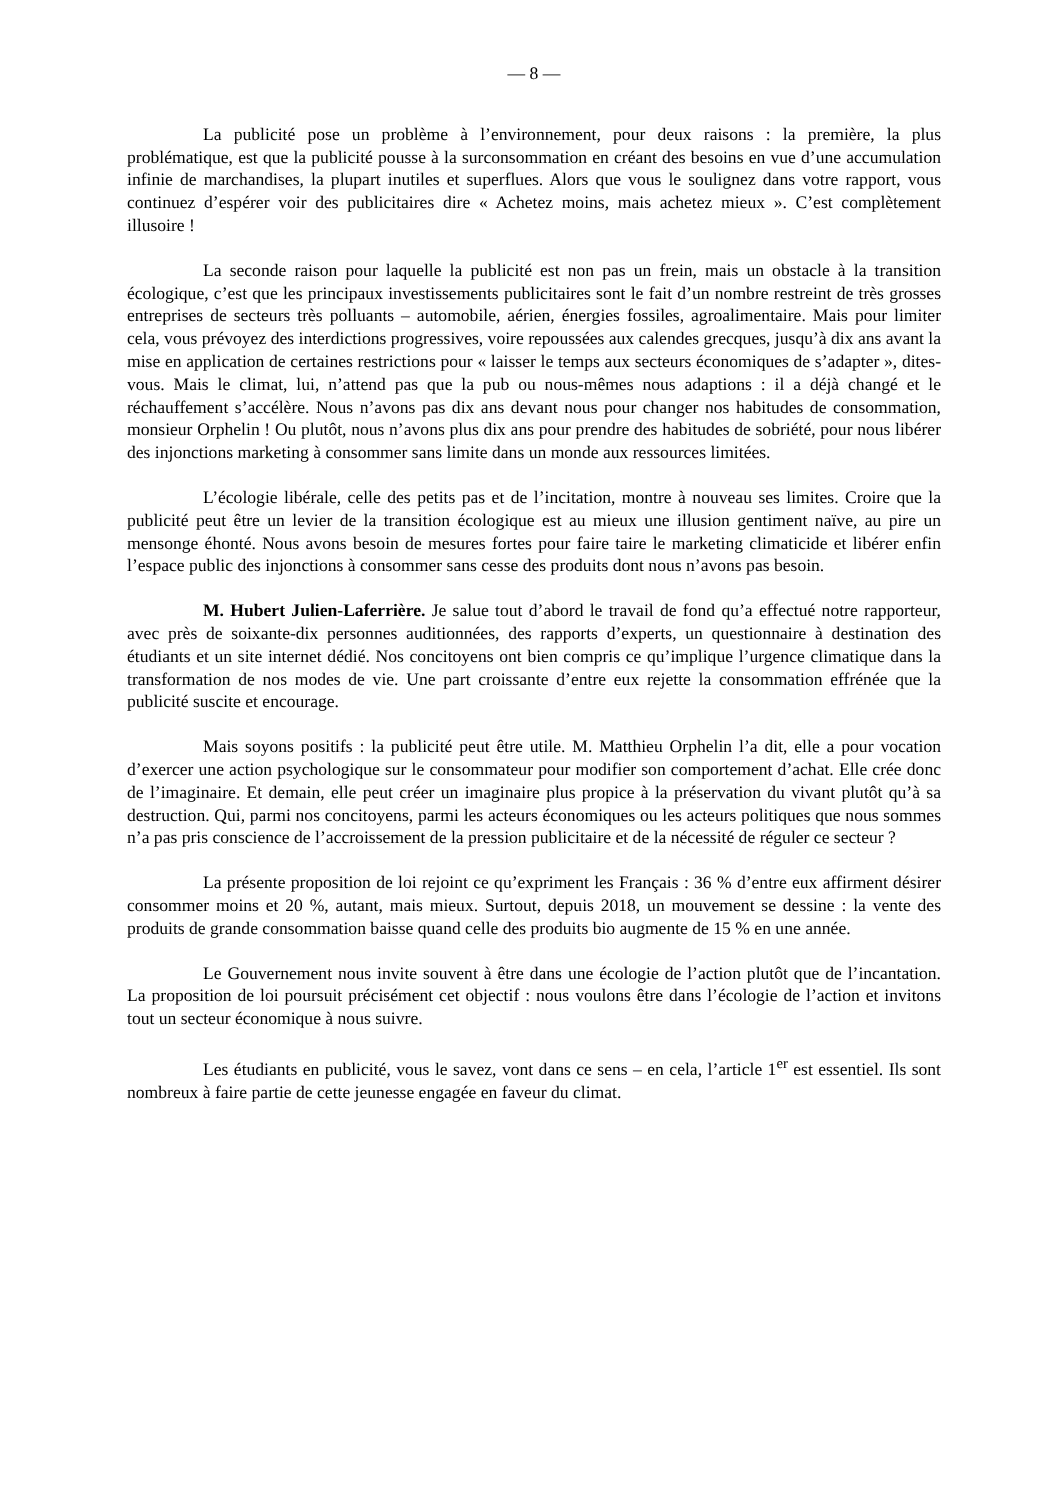— 8 —
La publicité pose un problème à l’environnement, pour deux raisons : la première, la plus problématique, est que la publicité pousse à la surconsommation en créant des besoins en vue d’une accumulation infinie de marchandises, la plupart inutiles et superflues. Alors que vous le soulignez dans votre rapport, vous continuez d’espérer voir des publicitaires dire « Achetez moins, mais achetez mieux ». C’est complètement illusoire !
La seconde raison pour laquelle la publicité est non pas un frein, mais un obstacle à la transition écologique, c’est que les principaux investissements publicitaires sont le fait d’un nombre restreint de très grosses entreprises de secteurs très polluants – automobile, aérien, énergies fossiles, agroalimentaire. Mais pour limiter cela, vous prévoyez des interdictions progressives, voire repoussées aux calendes grecques, jusqu’à dix ans avant la mise en application de certaines restrictions pour « laisser le temps aux secteurs économiques de s’adapter », dites-vous. Mais le climat, lui, n’attend pas que la pub ou nous-mêmes nous adaptions : il a déjà changé et le réchauffement s’accélère. Nous n’avons pas dix ans devant nous pour changer nos habitudes de consommation, monsieur Orphelin ! Ou plutôt, nous n’avons plus dix ans pour prendre des habitudes de sobriété, pour nous libérer des injonctions marketing à consommer sans limite dans un monde aux ressources limitées.
L’écologie libérale, celle des petits pas et de l’incitation, montre à nouveau ses limites. Croire que la publicité peut être un levier de la transition écologique est au mieux une illusion gentiment naïve, au pire un mensonge éhonté. Nous avons besoin de mesures fortes pour faire taire le marketing climaticide et libérer enfin l’espace public des injonctions à consommer sans cesse des produits dont nous n’avons pas besoin.
M. Hubert Julien-Laferrière. Je salue tout d’abord le travail de fond qu’a effectué notre rapporteur, avec près de soixante-dix personnes auditionnées, des rapports d’experts, un questionnaire à destination des étudiants et un site internet dédié. Nos concitoyens ont bien compris ce qu’implique l’urgence climatique dans la transformation de nos modes de vie. Une part croissante d’entre eux rejette la consommation effrénée que la publicité suscite et encourage.
Mais soyons positifs : la publicité peut être utile. M. Matthieu Orphelin l’a dit, elle a pour vocation d’exercer une action psychologique sur le consommateur pour modifier son comportement d’achat. Elle crée donc de l’imaginaire. Et demain, elle peut créer un imaginaire plus propice à la préservation du vivant plutôt qu’à sa destruction. Qui, parmi nos concitoyens, parmi les acteurs économiques ou les acteurs politiques que nous sommes n’a pas pris conscience de l’accroissement de la pression publicitaire et de la nécessité de réguler ce secteur ?
La présente proposition de loi rejoint ce qu’expriment les Français : 36 % d’entre eux affirment désirer consommer moins et 20 %, autant, mais mieux. Surtout, depuis 2018, un mouvement se dessine : la vente des produits de grande consommation baisse quand celle des produits bio augmente de 15 % en une année.
Le Gouvernement nous invite souvent à être dans une écologie de l’action plutôt que de l’incantation. La proposition de loi poursuit précisément cet objectif : nous voulons être dans l’écologie de l’action et invitons tout un secteur économique à nous suivre.
Les étudiants en publicité, vous le savez, vont dans ce sens – en cela, l’article 1<sup>er</sup> est essentiel. Ils sont nombreux à faire partie de cette jeunesse engagée en faveur du climat.